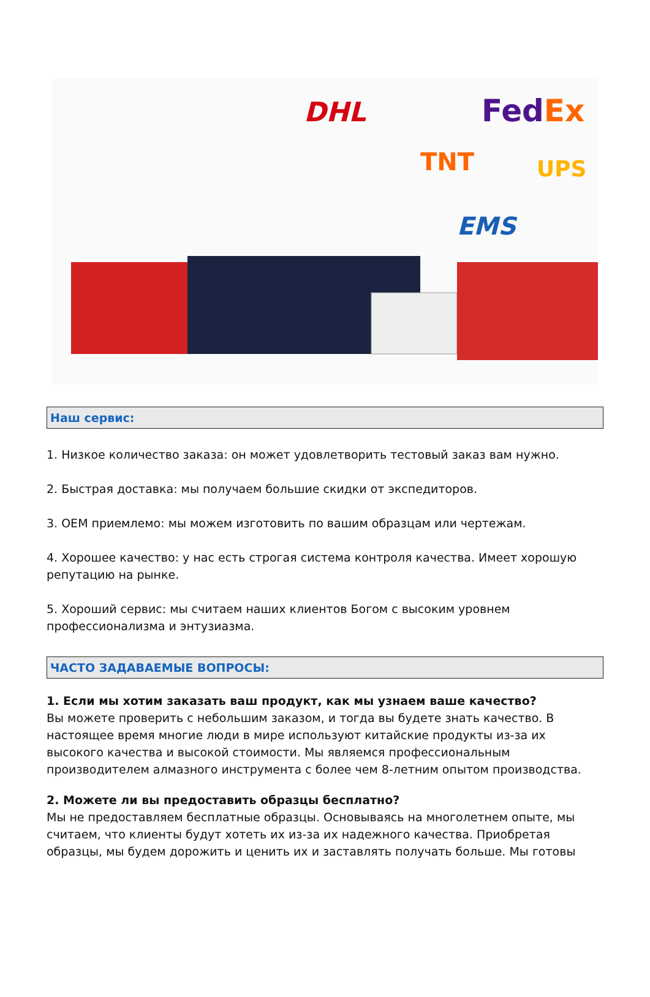DHL
FedEx
TNT
UPS
EMS
Наш сервис:
1. Низкое количество заказа: он может удовлетворить тестовый заказ вам нужно.
2. Быстрая доставка: мы получаем большие скидки от экспедиторов.
3. OEM приемлемо: мы можем изготовить по вашим образцам или чертежам.
4. Хорошее качество: у нас есть строгая система контроля качества. Имеет хорошую репутацию на рынке.
5. Хороший сервис: мы считаем наших клиентов Богом с высоким уровнем профессионализма и энтузиазма.
ЧАСТО ЗАДАВАЕМЫЕ ВОПРОСЫ:
1. Если мы хотим заказать ваш продукт, как мы узнаем ваше качество?
Вы можете проверить с небольшим заказом, и тогда вы будете знать качество. В настоящее время многие люди в мире используют китайские продукты из-за их высокого качества и высокой стоимости. Мы являемся профессиональным производителем алмазного инструмента с более чем 8-летним опытом производства.
2. Можете ли вы предоставить образцы бесплатно?
Мы не предоставляем бесплатные образцы. Основываясь на многолетнем опыте, мы считаем, что клиенты будут хотеть их из-за их надежного качества. Приобретая образцы, мы будем дорожить и ценить их и заставлять получать больше. Мы готовы